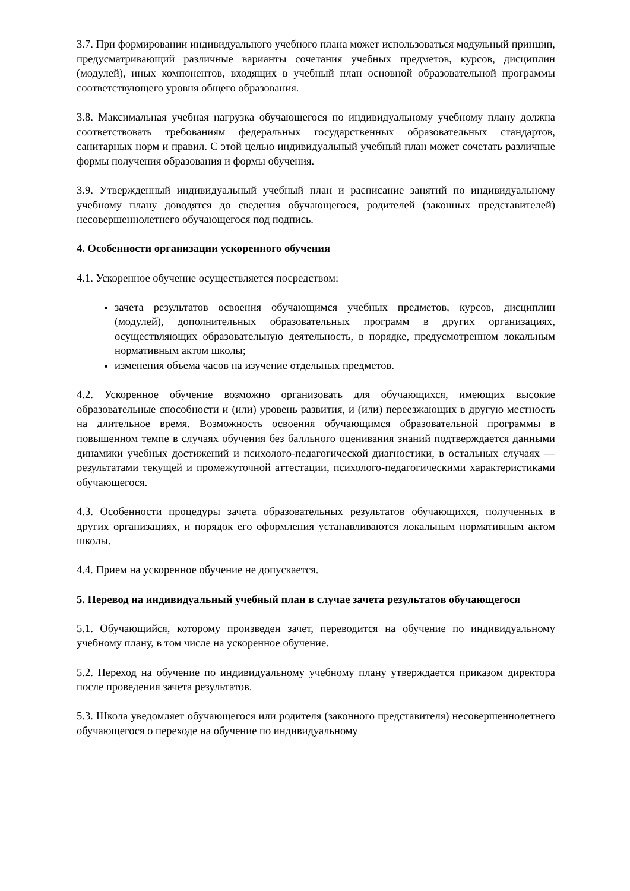3.7. При формировании индивидуального учебного плана может использоваться модульный принцип, предусматривающий различные варианты сочетания учебных предметов, курсов, дисциплин (модулей), иных компонентов, входящих в учебный план основной образовательной программы соответствующего уровня общего образования.
3.8. Максимальная учебная нагрузка обучающегося по индивидуальному учебному плану должна соответствовать требованиям федеральных государственных образовательных стандартов, санитарных норм и правил. С этой целью индивидуальный учебный план может сочетать различные формы получения образования и формы обучения.
3.9. Утвержденный индивидуальный учебный план и расписание занятий по индивидуальному учебному плану доводятся до сведения обучающегося, родителей (законных представителей) несовершеннолетнего обучающегося под подпись.
4. Особенности организации ускоренного обучения
4.1. Ускоренное обучение осуществляется посредством:
зачета результатов освоения обучающимся учебных предметов, курсов, дисциплин (модулей), дополнительных образовательных программ в других организациях, осуществляющих образовательную деятельность, в порядке, предусмотренном локальным нормативным актом школы;
изменения объема часов на изучение отдельных предметов.
4.2. Ускоренное обучение возможно организовать для обучающихся, имеющих высокие образовательные способности и (или) уровень развития, и (или) переезжающих в другую местность на длительное время. Возможность освоения обучающимся образовательной программы в повышенном темпе в случаях обучения без балльного оценивания знаний подтверждается данными динамики учебных достижений и психолого-педагогической диагностики, в остальных случаях — результатами текущей и промежуточной аттестации, психолого-педагогическими характеристиками обучающегося.
4.3. Особенности процедуры зачета образовательных результатов обучающихся, полученных в других организациях, и порядок его оформления устанавливаются локальным нормативным актом школы.
4.4. Прием на ускоренное обучение не допускается.
5. Перевод на индивидуальный учебный план в случае зачета результатов обучающегося
5.1. Обучающийся, которому произведен зачет, переводится на обучение по индивидуальному учебному плану, в том числе на ускоренное обучение.
5.2. Переход на обучение по индивидуальному учебному плану утверждается приказом директора после проведения зачета результатов.
5.3. Школа уведомляет обучающегося или родителя (законного представителя) несовершеннолетнего обучающегося о переходе на обучение по индивидуальному